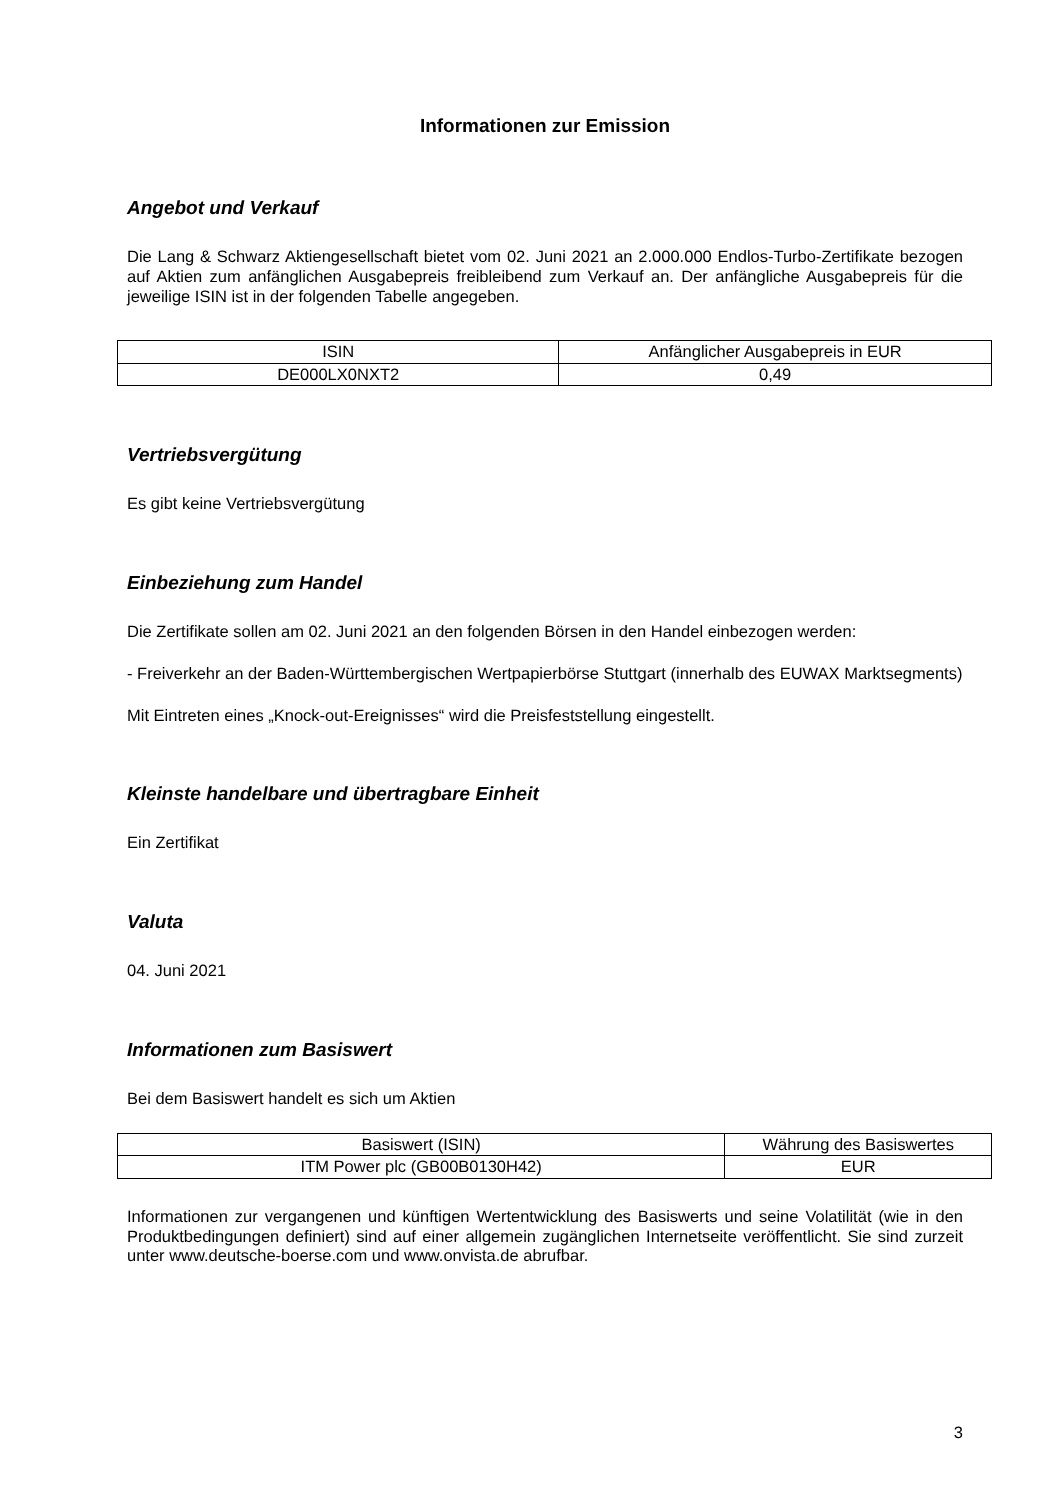Informationen zur Emission
Angebot und Verkauf
Die Lang & Schwarz Aktiengesellschaft bietet vom 02. Juni 2021 an 2.000.000 Endlos-Turbo-Zertifikate bezogen auf Aktien zum anfänglichen Ausgabepreis freibleibend zum Verkauf an. Der anfängliche Ausgabepreis für die jeweilige ISIN ist in der folgenden Tabelle angegeben.
| ISIN | Anfänglicher Ausgabepreis in EUR |
| DE000LX0NXT2 | 0,49 |
Vertriebsvergütung
Es gibt keine Vertriebsvergütung
Einbeziehung zum Handel
Die Zertifikate sollen am 02. Juni 2021 an den folgenden Börsen in den Handel einbezogen werden:
- Freiverkehr an der Baden-Württembergischen Wertpapierbörse Stuttgart (innerhalb des EUWAX Marktsegments)
Mit Eintreten eines „Knock-out-Ereignisses“ wird die Preisfeststellung eingestellt.
Kleinste handelbare und übertragbare Einheit
Ein Zertifikat
Valuta
04. Juni 2021
Informationen zum Basiswert
Bei dem Basiswert handelt es sich um Aktien
| Basiswert (ISIN) | Währung des Basiswertes |
| ITM Power plc (GB00B0130H42) | EUR |
Informationen zur vergangenen und künftigen Wertentwicklung des Basiswerts und seine Volatilität (wie in den Produktbedingungen definiert) sind auf einer allgemein zugänglichen Internetseite veröffentlicht. Sie sind zurzeit unter www.deutsche-boerse.com und www.onvista.de abrufbar.
3